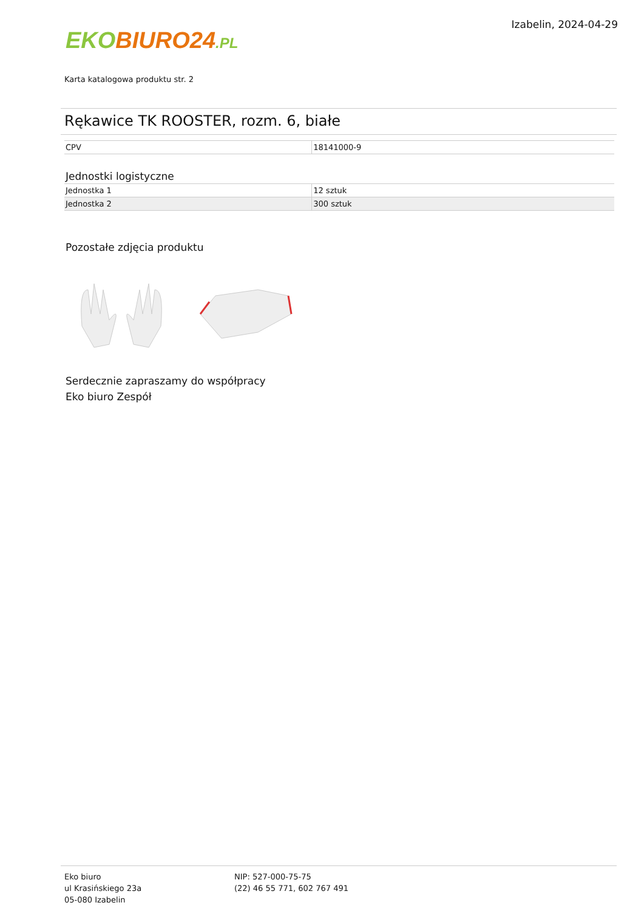EKO BIURO24.PL
Izabelin, 2024-04-29
Karta katalogowa produktu str. 2
Rękawice TK ROOSTER, rozm. 6, białe
| CPV | 18141000-9 |
Jednostki logistyczne
| Jednostka 1 | 12 sztuk |
| Jednostka 2 | 300 sztuk |
Pozostałe zdjęcia produktu
Serdecznie zapraszamy do współpracy
Eko biuro Zespół
Eko biuro
ul Krasińskiego 23a
05-080 Izabelin
NIP: 527-000-75-75
(22) 46 55 771, 602 767 491